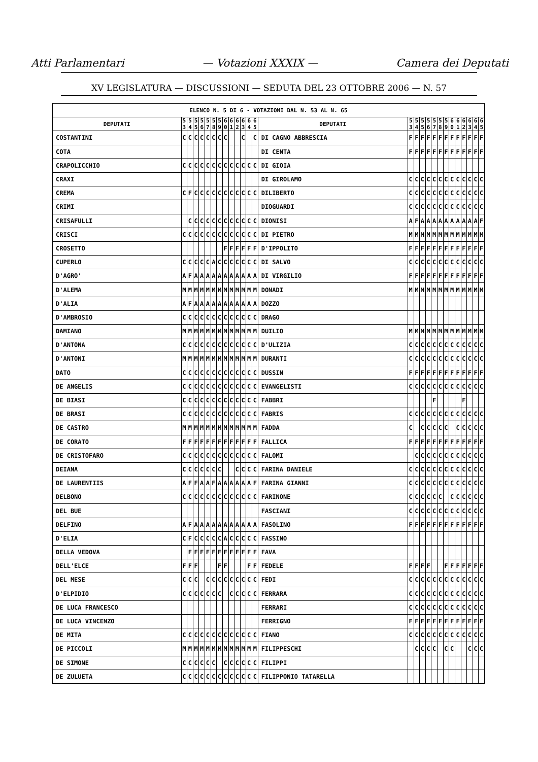Atti Parlamentari — Votazioni XXXIX — Camera dei Deputati
XV LEGISLATURA — DISCUSSIONI — SEDUTA DEL 23 OTTOBRE 2006 — N. 57
| ELENCO N. 5 DI 6 - VOTAZIONI DAL N. 53 AL N. 65 | | | | | | | | | | | | | | | | | | | | | | | | | | | |
| --- | --- | --- | --- | --- | --- | --- | --- | --- | --- | --- | --- | --- | --- | --- | --- | --- | --- | --- | --- | --- | --- | --- | --- | --- | --- | --- | --- |
| DEPUTATI | 5 3 | 5 4 | 5 5 | 5 6 | 5 7 | 5 8 | 5 9 | 6 0 | 6 1 | 6 2 | 6 3 | 6 4 | 6 5 | DEPUTATI | 5 3 | 5 4 | 5 5 | 5 6 | 5 7 | 5 8 | 5 9 | 6 0 | 6 1 | 6 2 | 6 3 | 6 4 | 6 5 |
| COSTANTINI | C | C | C | C | C | C | C | C | | | C | | C | DI CAGNO ABBRESCIA | F | F | F | F | F | F | F | F | F | F | F | F | F |
| COTA | | | | | | | | | | | | | | DI CENTA | F | F | F | F | F | F | F | F | F | F | F | F | F |
| CRAPOLICCHIO | C | C | C | C | C | C | C | C | C | C | C | C | C | DI GIOIA | | | | | | | | | | | | | |
| CRAXI | | | | | | | | | | | | | | DI GIROLAMO | C | C | C | C | C | C | C | C | C | C | C | C | C |
| CREMA | C | F | C | C | C | C | C | C | C | C | C | C | C | DILIBERTO | C | C | C | C | C | C | C | C | C | C | C | C | C |
| CRIMI | | | | | | | | | | | | | | DIOGUARDI | C | C | C | C | C | C | C | C | C | C | C | C | C |
| CRISAFULLI | | C | C | C | C | C | C | C | C | C | C | C | C | DIONISI | A | F | A | A | A | A | A | A | A | A | A | A | F |
| CRISCI | C | C | C | C | C | C | C | C | C | C | C | C | C | DI PIETRO | M | M | M | M | M | M | M | M | M | M | M | M | M |
| CROSETTO | | | | | | | | F | F | F | F | F | F | D'IPPOLITO | F | F | F | F | F | F | F | F | F | F | F | F | F |
| CUPERLO | C | C | C | C | C | A | C | C | C | C | C | C | C | DI SALVO | C | C | C | C | C | C | C | C | C | C | C | C | C |
| D'AGRO' | A | F | A | A | A | A | A | A | A | A | A | A | A | DI VIRGILIO | F | F | F | F | F | F | F | F | F | F | F | F | F |
| D'ALEMA | M | M | M | M | M | M | M | M | M | M | M | M | M | DONADI | M | M | M | M | M | M | M | M | M | M | M | M | M |
| D'ALIA | A | F | A | A | A | A | A | A | A | A | A | A | A | DOZZO | | | | | | | | | | | | | |
| D'AMBROSIO | C | C | C | C | C | C | C | C | C | C | C | C | C | DRAGO | | | | | | | | | | | | | |
| DAMIANO | M | M | M | M | M | M | M | M | M | M | M | M | M | DUILIO | M | M | M | M | M | M | M | M | M | M | M | M | M |
| D'ANTONA | C | C | C | C | C | C | C | C | C | C | C | C | C | D'ULIZIA | C | C | C | C | C | C | C | C | C | C | C | C | C |
| D'ANTONI | M | M | M | M | M | M | M | M | M | M | M | M | M | DURANTI | C | C | C | C | C | C | C | C | C | C | C | C | C |
| DATO | C | C | C | C | C | C | C | C | C | C | C | C | C | DUSSIN | F | F | F | F | F | F | F | F | F | F | F | F | F |
| DE ANGELIS | C | C | C | C | C | C | C | C | C | C | C | C | C | EVANGELISTI | C | C | C | C | C | C | C | C | C | C | C | C | C |
| DE BIASI | C | C | C | C | C | C | C | C | C | C | C | C | C | FABBRI | | | | | F | | | | | F | | | |
| DE BRASI | C | C | C | C | C | C | C | C | C | C | C | C | C | FABRIS | C | C | C | C | C | C | C | C | C | C | C | C | C |
| DE CASTRO | M | M | M | M | M | M | M | M | M | M | M | M | M | FADDA | C | | C | C | C | C | C | | C | C | C | C | C |
| DE CORATO | F | F | F | F | F | F | F | F | F | F | F | F | F | FALLICA | F | F | F | F | F | F | F | F | F | F | F | F | F |
| DE CRISTOFARO | C | C | C | C | C | C | C | C | C | C | C | C | C | FALOMI | | C | C | C | C | C | C | C | C | C | C | C | C |
| DEIANA | C | C | C | C | C | C | C | | | C | C | C | C | FARINA DANIELE | C | C | C | C | C | C | C | C | C | C | C | C | C |
| DE LAURENTIIS | A | F | F | A | A | F | A | A | A | A | A | A | F | FARINA GIANNI | C | C | C | C | C | C | C | C | C | C | C | C | C |
| DELBONO | C | C | C | C | C | C | C | C | C | C | C | C | C | FARINONE | C | C | C | C | C | C | | C | C | C | C | C | C |
| DEL BUE | | | | | | | | | | | | | | FASCIANI | C | C | C | C | C | C | C | C | C | C | C | C | C |
| DELFINO | A | F | A | A | A | A | A | A | A | A | A | A | A | FASOLINO | F | F | F | F | F | F | F | F | F | F | F | F | F |
| D'ELIA | C | F | C | C | C | C | C | A | C | C | C | C | C | FASSINO | | | | | | | | | | | | | |
| DELLA VEDOVA | | F | F | F | F | F | F | F | F | F | F | F | F | FAVA | | | | | | | | | | | | | |
| DELL'ELCE | F | F | F | | | | F | F | | | | F | F | FEDELE | F | F | F | F | | | F | F | F | F | F | F | F |
| DEL MESE | C | C | C | | C | C | C | C | C | C | C | C | C | FEDI | C | C | C | C | C | C | C | C | C | C | C | C | C |
| D'ELPIDIO | C | C | C | C | C | C | C | | C | C | C | C | C | FERRARA | C | C | C | C | C | C | C | C | C | C | C | C | C |
| DE LUCA FRANCESCO | | | | | | | | | | | | | | FERRARI | C | C | C | C | C | C | C | C | C | C | C | C | C |
| DE LUCA VINCENZO | | | | | | | | | | | | | | FERRIGNO | F | F | F | F | F | F | F | F | F | F | F | F | F |
| DE MITA | C | C | C | C | C | C | C | C | C | C | C | C | C | FIANO | C | C | C | C | C | C | C | C | C | C | C | C | C |
| DE PICCOLI | M | M | M | M | M | M | M | M | M | M | M | M | M | FILIPPESCHI | | C | C | C | C | | C | C | | | C | C | C |
| DE SIMONE | C | C | C | C | C | C | | C | C | C | C | C | C | FILIPPI | | | | | | | | | | | | | |
| DE ZULUETA | C | C | C | C | C | C | C | C | C | C | C | C | C | FILIPPONIO TATARELLA | | | | | | | | | | | | | |